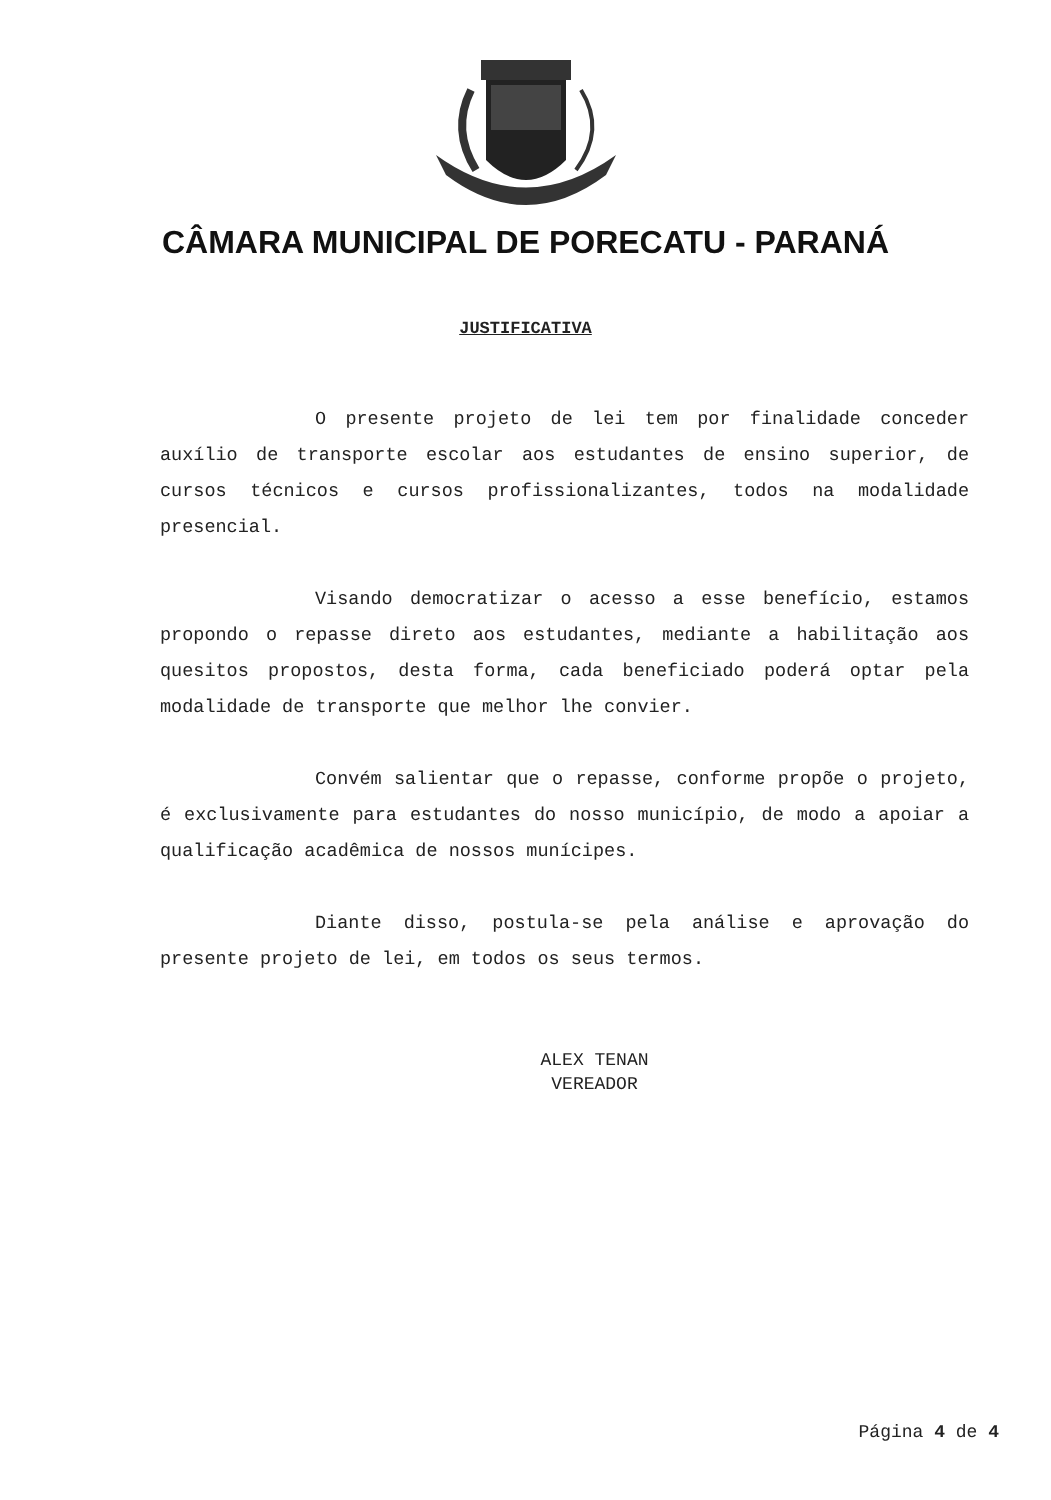CÂMARA MUNICIPAL DE PORECATU - PARANÁ
JUSTIFICATIVA
O presente projeto de lei tem por finalidade conceder auxílio de transporte escolar aos estudantes de ensino superior, de cursos técnicos e cursos profissionalizantes, todos na modalidade presencial.
Visando democratizar o acesso a esse benefício, estamos propondo o repasse direto aos estudantes, mediante a habilitação aos quesitos propostos, desta forma, cada beneficiado poderá optar pela modalidade de transporte que melhor lhe convier.
Convém salientar que o repasse, conforme propõe o projeto, é exclusivamente para estudantes do nosso município, de modo a apoiar a qualificação acadêmica de nossos munícipes.
Diante disso, postula-se pela análise e aprovação do presente projeto de lei, em todos os seus termos.
ALEX TENAN
VEREADOR
Página 4 de 4